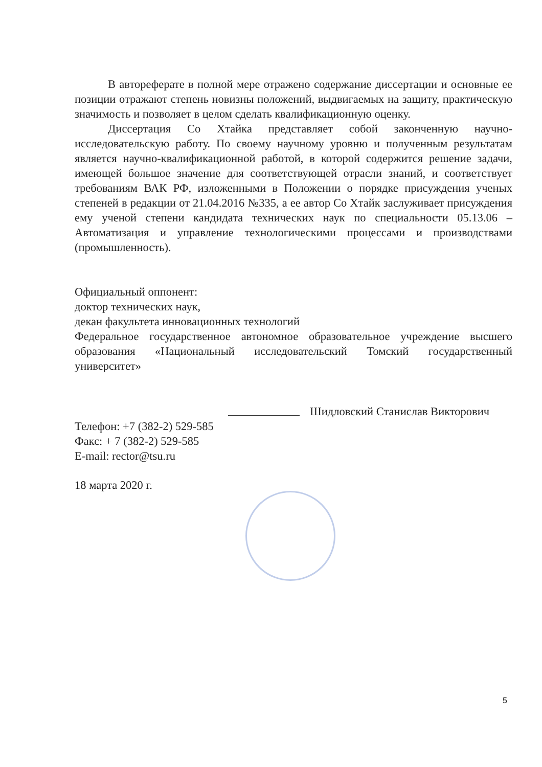В автореферате в полной мере отражено содержание диссертации и основные ее позиции отражают степень новизны положений, выдвигаемых на защиту, практическую значимость и позволяет в целом сделать квалификационную оценку.
Диссертация Со Хтайка представляет собой законченную научно-исследовательскую работу. По своему научному уровню и полученным результатам является научно-квалификационной работой, в которой содержится решение задачи, имеющей большое значение для соответствующей отрасли знаний, и соответствует требованиям ВАК РФ, изложенными в Положении о порядке присуждения ученых степеней в редакции от 21.04.2016 №335, а ее автор Со Хтайк заслуживает присуждения ему ученой степени кандидата технических наук по специальности 05.13.06 – Автоматизация и управление технологическими процессами и производствами (промышленность).
Официальный оппонент:
доктор технических наук,
декан факультета инновационных технологий
Федеральное государственное автономное образовательное учреждение высшего образования «Национальный исследовательский Томский государственный университет»
Шидловский Станислав Викторович
Телефон: +7 (382-2) 529-585
Факс: + 7 (382-2) 529-585
E-mail: rector@tsu.ru
18 марта 2020 г.
5